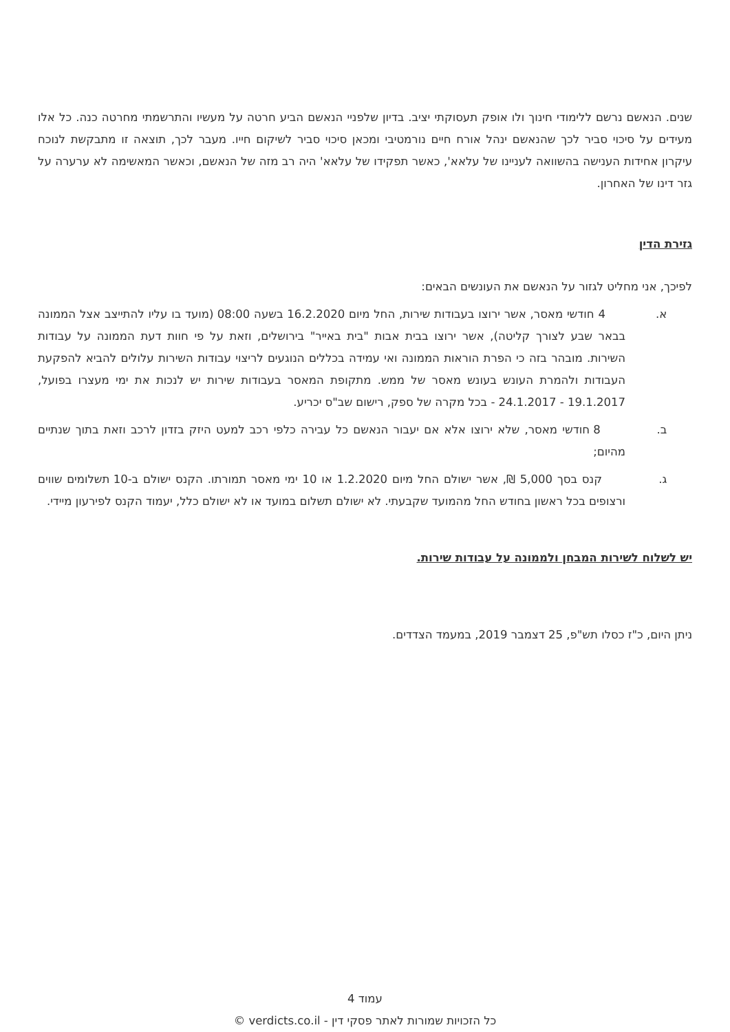שנים. הנאשם נרשם ללימודי חינוך ולו אופק תעסוקתי יציב. בדיון שלפניי הנאשם הביע חרטה על מעשיו והתרשמתי מחרטה כנה. כל אלו מעידים על סיכוי סביר לכך שהנאשם ינהל אורח חיים נורמטיבי ומכאן סיכוי סביר לשיקום חייו. מעבר לכך, תוצאה זו מתבקשת לנוכח עיקרון אחידות הענישה בהשוואה לעניינו של עלאא', כאשר תפקידו של עלאא' היה רב מזה של הנאשם, וכאשר המאשימה לא ערערה על גזר דינו של האחרון.
גזירת הדין
לפיכך, אני מחליט לגזור על הנאשם את העונשים הבאים:
א. 4 חודשי מאסר, אשר ירוצו בעבודות שירות, החל מיום 16.2.2020 בשעה 08:00 (מועד בו עליו להתייצב אצל הממונה בבאר שבע לצורך קליטה), אשר ירוצו בבית אבות "בית באייר" בירושלים, וזאת על פי חוות דעת הממונה על עבודות השירות. מובהר בזה כי הפרת הוראות הממונה ואי עמידה בכללים הנוגעים לריצוי עבודות השירות עלולים להביא להפקעת העבודות ולהמרת העונש בעונש מאסר של ממש. מתקופת המאסר בעבודות שירות יש לנכות את ימי מעצרו בפועל, 19.1.2017 - 24.1.2017 - בכל מקרה של ספק, רישום שב"ס יכריע.
ב. 8 חודשי מאסר, שלא ירוצו אלא אם יעבור הנאשם כל עבירה כלפי רכב למעט היזק בזדון לרכב וזאת בתוך שנתיים מהיום;
ג. קנס בסך 5,000 ₪, אשר ישולם החל מיום 1.2.2020 או 10 ימי מאסר תמורתו. הקנס ישולם ב-10 תשלומים שווים ורצופים בכל ראשון בחודש החל מהמועד שקבעתי. לא ישולם תשלום במועד או לא ישולם כלל, יעמוד הקנס לפירעון מיידי.
יש לשלוח לשירות המבחן ולממונה על עבודות שירות.
ניתן היום, כ"ז כסלו תש"פ, 25 דצמבר 2019, במעמד הצדדים.
עמוד 4
כל הזכויות שמורות לאתר פסקי דין - verdicts.co.il ©